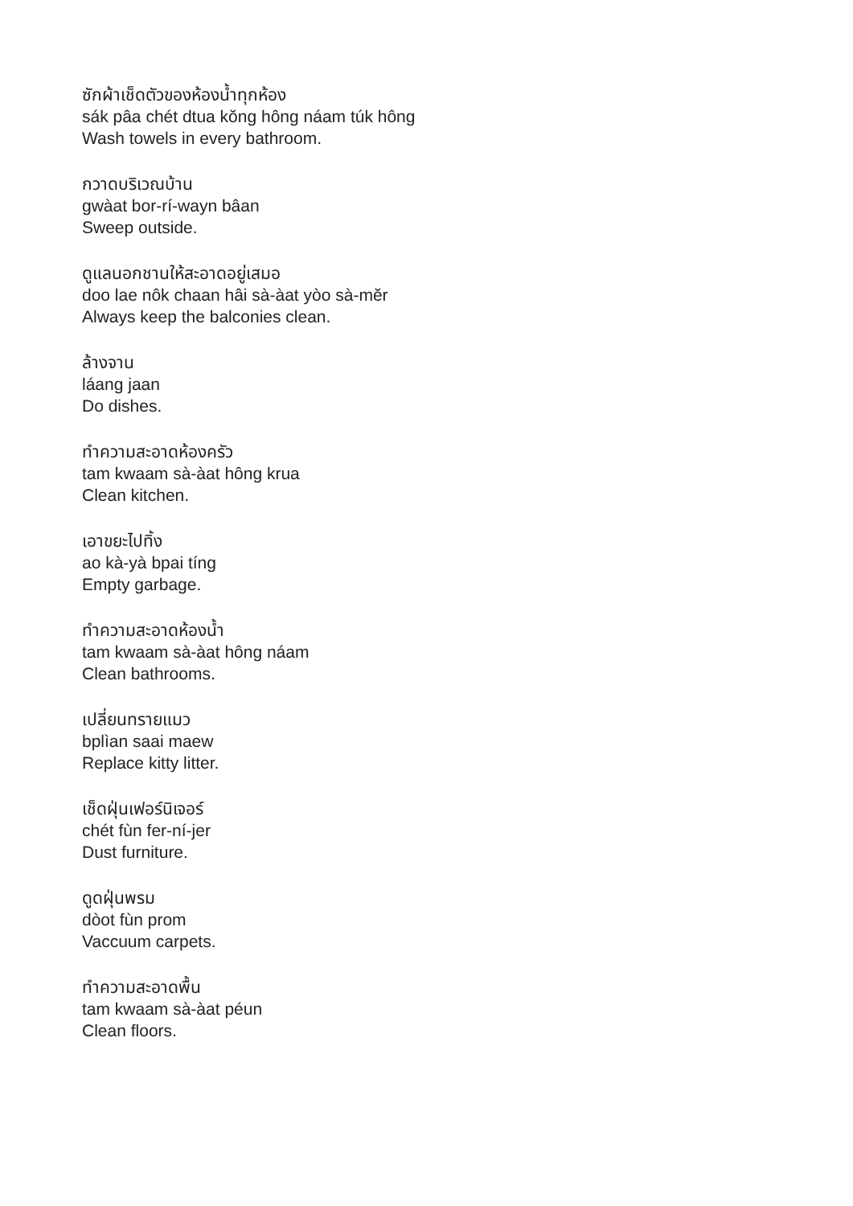ซักผ้าเช็ดตัวของห้องน้ำทุกห้อง
sák pâa chét dtua kŏng hông náam túk hông
Wash towels in every bathroom.
กวาดบริเวณบ้าน
gwàat bor-rí-wayn bâan
Sweep outside.
ดูแลนอกชานให้สะอาดอยู่เสมอ
doo lae nôk chaan hâi sà-àat yòo sà-mĕr
Always keep the balconies clean.
ล้างจาน
láang jaan
Do dishes.
ทำความสะอาดห้องครัว
tam kwaam sà-àat hông krua
Clean kitchen.
เอาขยะไปทิ้ง
ao kà-yà bpai tíng
Empty garbage.
ทำความสะอาดห้องน้ำ
tam kwaam sà-àat hông náam
Clean bathrooms.
เปลี่ยนทรายแมว
bplìan saai maew
Replace kitty litter.
เช็ดฝุ่นเฟอร์นิเจอร์
chét fùn fer-ní-jer
Dust furniture.
ดูดฝุ่นพรม
dòot fùn prom
Vaccuum carpets.
ทำความสะอาดพื้น
tam kwaam sà-àat péun
Clean floors.